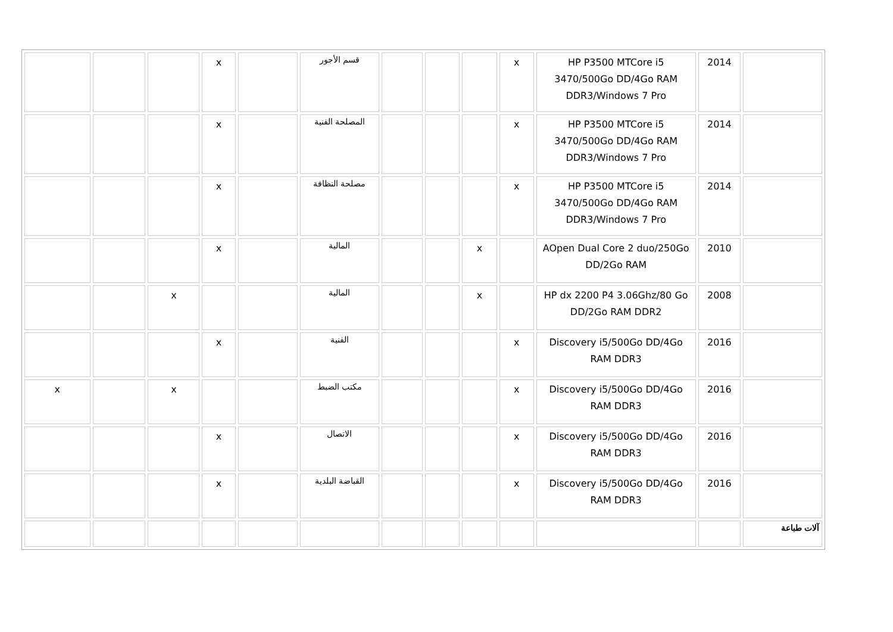| | 2014 | HP P3500 MTCore i5 3470/500Go DD/4Go RAM DDR3/Windows 7 Pro | x | | | | قسم الأجور | | x | | | |
| | 2014 | HP P3500 MTCore i5 3470/500Go DD/4Go RAM DDR3/Windows 7 Pro | x | | | | المصلحة الفنية | | x | | | |
| | 2014 | HP P3500 MTCore i5 3470/500Go DD/4Go RAM DDR3/Windows 7 Pro | x | | | | مصلحة النظافة | | x | | | |
| | 2010 | AOpen Dual Core 2 duo/250Go DD/2Go RAM | | x | | | المالية | | x | | | |
| | 2008 | HP dx 2200 P4 3.06Ghz/80 Go DD/2Go RAM DDR2 | | x | | | المالية | | | x | | |
| | 2016 | Discovery i5/500Go DD/4Go RAM DDR3 | x | | | | الفنية | | x | | | |
| | 2016 | Discovery i5/500Go DD/4Go RAM DDR3 | x | | | | مكتب الضبط | | | x | | x |
| | 2016 | Discovery i5/500Go DD/4Go RAM DDR3 | x | | | | الاتصال | | x | | | |
| | 2016 | Discovery i5/500Go DD/4Go RAM DDR3 | x | | | | القباضة البلدية | | x | | | |
| آلات طباعة | | | | | | | | | | | | |